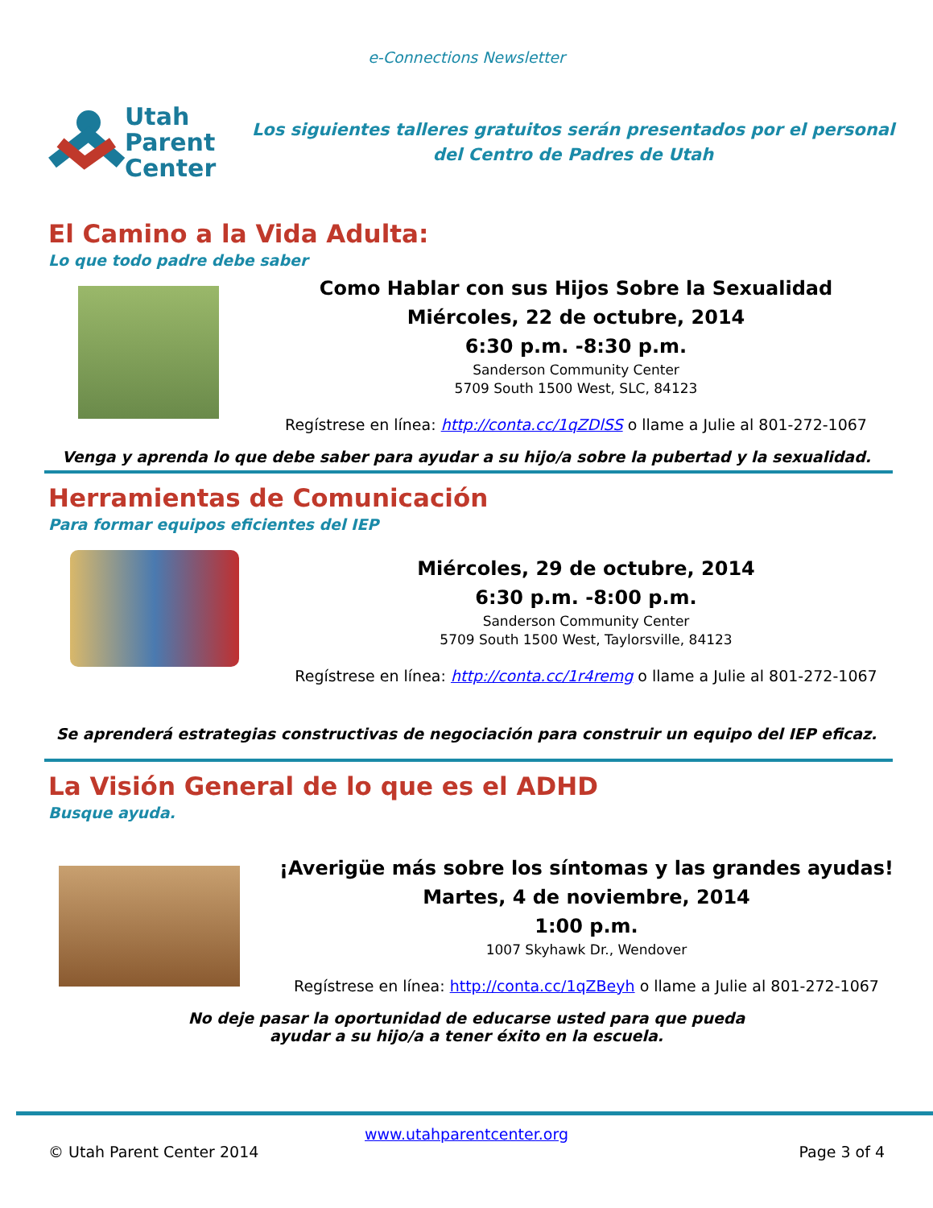e-Connections Newsletter
Utah
Parent
Center
Los siguientes talleres gratuitos serán presentados por el personal del Centro de Padres de Utah
El Camino a la Vida Adulta:
Lo que todo padre debe saber
Como Hablar con sus Hijos Sobre la Sexualidad
Miércoles, 22 de octubre, 2014
6:30 p.m. -8:30 p.m.
Sanderson Community Center
5709 South 1500 West, SLC, 84123
Regístrese en línea: http://conta.cc/1qZDlSS o llame a Julie al 801-272-1067
Venga y aprenda lo que debe saber para ayudar a su hijo/a sobre la pubertad y la sexualidad.
Herramientas de Comunicación
Para formar equipos eficientes del IEP
Miércoles, 29 de octubre, 2014
6:30 p.m. -8:00 p.m.
Sanderson Community Center
5709 South 1500 West, Taylorsville, 84123
Regístrese en línea: http://conta.cc/1r4remg o llame a Julie al 801-272-1067
Se aprenderá estrategias constructivas de negociación para construir un equipo del IEP eficaz.
La Visión General de lo que es el ADHD
Busque ayuda.
¡Averigüe más sobre los síntomas y las grandes ayudas!
Martes, 4 de noviembre, 2014
1:00 p.m.
1007 Skyhawk Dr., Wendover
Regístrese en línea: http://conta.cc/1qZBeyh o llame a Julie al 801-272-1067
No deje pasar la oportunidad de educarse usted para que pueda
ayudar a su hijo/a a tener éxito en la escuela.
www.utahparentcenter.org
© Utah Parent Center 2014 Page 3 of 4